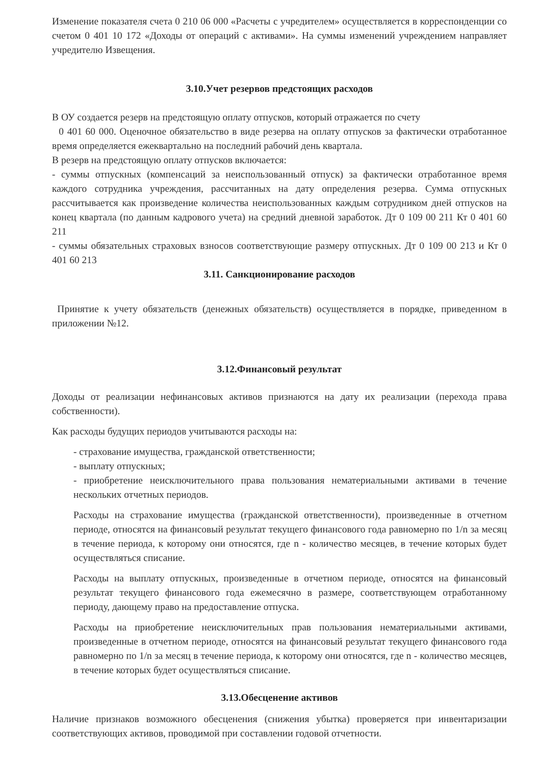Изменение показателя счета 0 210 06 000 «Расчеты с учредителем» осуществляется в корреспонденции со счетом 0 401 10 172 «Доходы от операций с активами». На суммы изменений учреждением направляет учредителю Извещения.
3.10.Учет резервов предстоящих расходов
В ОУ создается резерв на предстоящую оплату отпусков, который отражается по счету
0 401 60 000. Оценочное обязательство в виде резерва на оплату отпусков за фактически отработанное время определяется ежеквартально на последний рабочий день квартала.
В резерв на предстоящую оплату отпусков включается:
- суммы отпускных (компенсаций за неиспользованный отпуск) за фактически отработанное время каждого сотрудника учреждения, рассчитанных на дату определения резерва. Сумма отпускных рассчитывается как произведение количества неиспользованных каждым сотрудником дней отпусков на конец квартала (по данным кадрового учета) на средний дневной заработок. Дт 0 109 00 211 Кт 0 401 60 211
- суммы обязательных страховых взносов соответствующие размеру отпускных. Дт 0 109 00 213 и Кт 0 401 60 213
3.11. Санкционирование расходов
Принятие к учету обязательств (денежных обязательств) осуществляется в порядке, приведенном в приложении №12.
3.12.Финансовый результат
Доходы от реализации нефинансовых активов признаются на дату их реализации (перехода права собственности).
Как расходы будущих периодов учитываются расходы на:
- страхование имущества, гражданской ответственности;
- выплату отпускных;
- приобретение неисключительного права пользования нематериальными активами в течение нескольких отчетных периодов.
Расходы на страхование имущества (гражданской ответственности), произведенные в отчетном периоде, относятся на финансовый результат текущего финансового года равномерно по 1/n за месяц в течение периода, к которому они относятся, где n - количество месяцев, в течение которых будет осуществляться списание.
Расходы на выплату отпускных, произведенные в отчетном периоде, относятся на финансовый результат текущего финансового года ежемесячно в размере, соответствующем отработанному периоду, дающему право на предоставление отпуска.
Расходы на приобретение неисключительных прав пользования нематериальными активами, произведенные в отчетном периоде, относятся на финансовый результат текущего финансового года равномерно по 1/n за месяц в течение периода, к которому они относятся, где n - количество месяцев, в течение которых будет осуществляться списание.
3.13.Обесценение активов
Наличие признаков возможного обесценения (снижения убытка) проверяется при инвентаризации соответствующих активов, проводимой при составлении годовой отчетности.